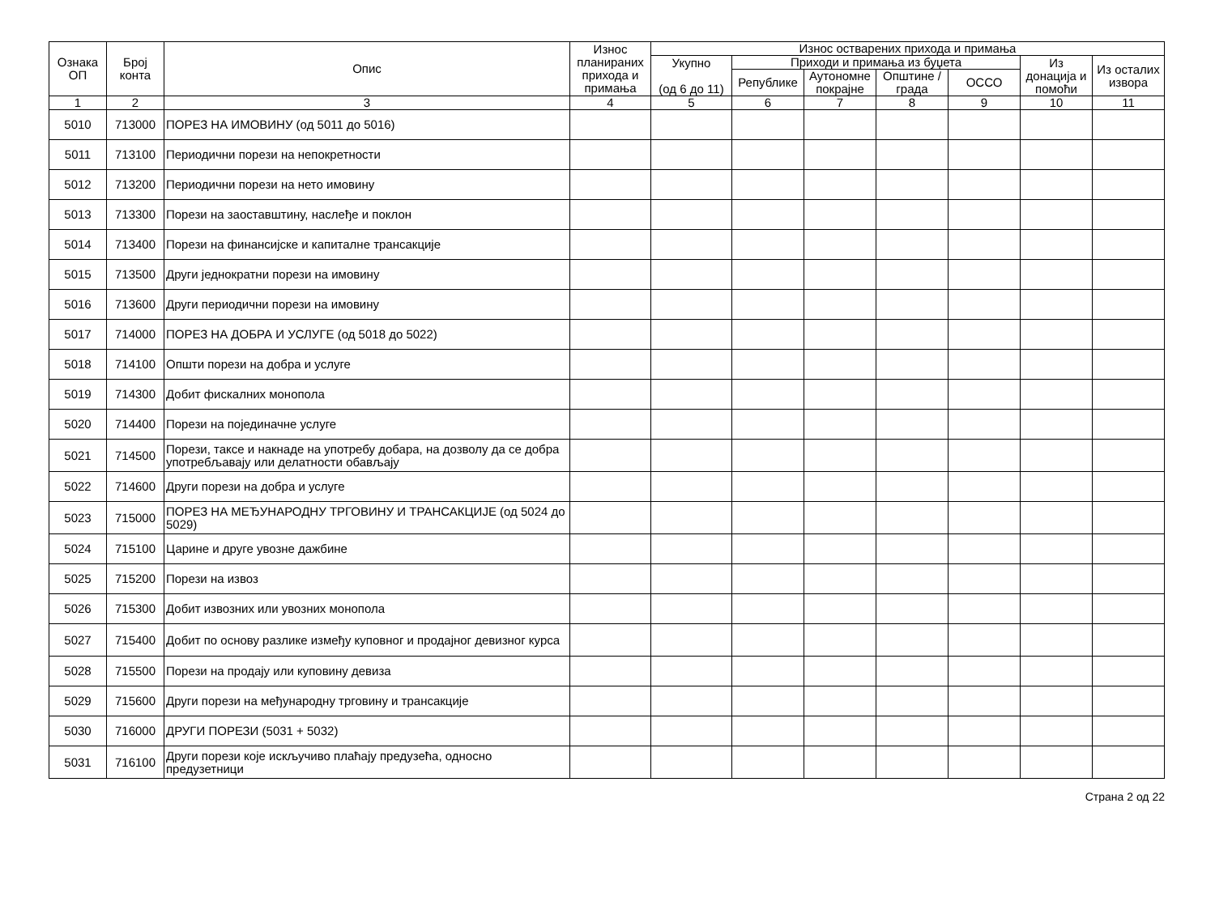| Ознака ОП | Број конта | Опис | Износ планираних прихода и примања | Износ остварених прихода и примања | | | | | | |
| --- | --- | --- | --- | --- | --- | --- | --- | --- | --- | --- |
| | | | | Укупно (од 6 до 11) | Приходи и примања из буџета | | | | Из донација и помоћи | Из осталих извора |
| | | | | | Републике | Аутономне покрајне | Општине / града | ОССО | | |
| 1 | 2 | 3 | 4 | 5 | 6 | 7 | 8 | 9 | 10 | 11 |
| 5010 | 713000 | ПОРЕЗ НА ИМОВИНУ (од 5011 до 5016) | | | | | | | | |
| 5011 | 713100 | Периодични порези на непокретности | | | | | | | | |
| 5012 | 713200 | Периодични порези на нето имовину | | | | | | | | |
| 5013 | 713300 | Порези на заоставштину, наслеђе и поклон | | | | | | | | |
| 5014 | 713400 | Порези на финансијске и капиталне трансакције | | | | | | | | |
| 5015 | 713500 | Други једнократни порези на имовину | | | | | | | | |
| 5016 | 713600 | Други периодични порези на имовину | | | | | | | | |
| 5017 | 714000 | ПОРЕЗ НА ДОБРА И УСЛУГЕ (од 5018 до 5022) | | | | | | | | |
| 5018 | 714100 | Општи порези на добра и услуге | | | | | | | | |
| 5019 | 714300 | Добит фискалних монопола | | | | | | | | |
| 5020 | 714400 | Порези на појединачне услуге | | | | | | | | |
| 5021 | 714500 | Порези, таксе и накнаде на употребу добара, на дозволу да се добра употребљавају или делатности обављају | | | | | | | | |
| 5022 | 714600 | Други порези на добра и услуге | | | | | | | | |
| 5023 | 715000 | ПОРЕЗ НА МЕЂУНАРОДНУ ТРГОВИНУ И ТРАНСАКЦИЈЕ (од 5024 до 5029) | | | | | | | | |
| 5024 | 715100 | Царине и друге увозне дажбине | | | | | | | | |
| 5025 | 715200 | Порези на извоз | | | | | | | | |
| 5026 | 715300 | Добит извозних или увозних монопола | | | | | | | | |
| 5027 | 715400 | Добит по основу разлике између куповног и продајног девизног курса | | | | | | | | |
| 5028 | 715500 | Порези на продају или куповину девиза | | | | | | | | |
| 5029 | 715600 | Други порези на међународну трговину и трансакције | | | | | | | | |
| 5030 | 716000 | ДРУГИ ПОРЕЗИ (5031 + 5032) | | | | | | | | |
| 5031 | 716100 | Други порези које искључиво плаћају предузећа, односно предузетници | | | | | | | | |
Страна 2 од 22